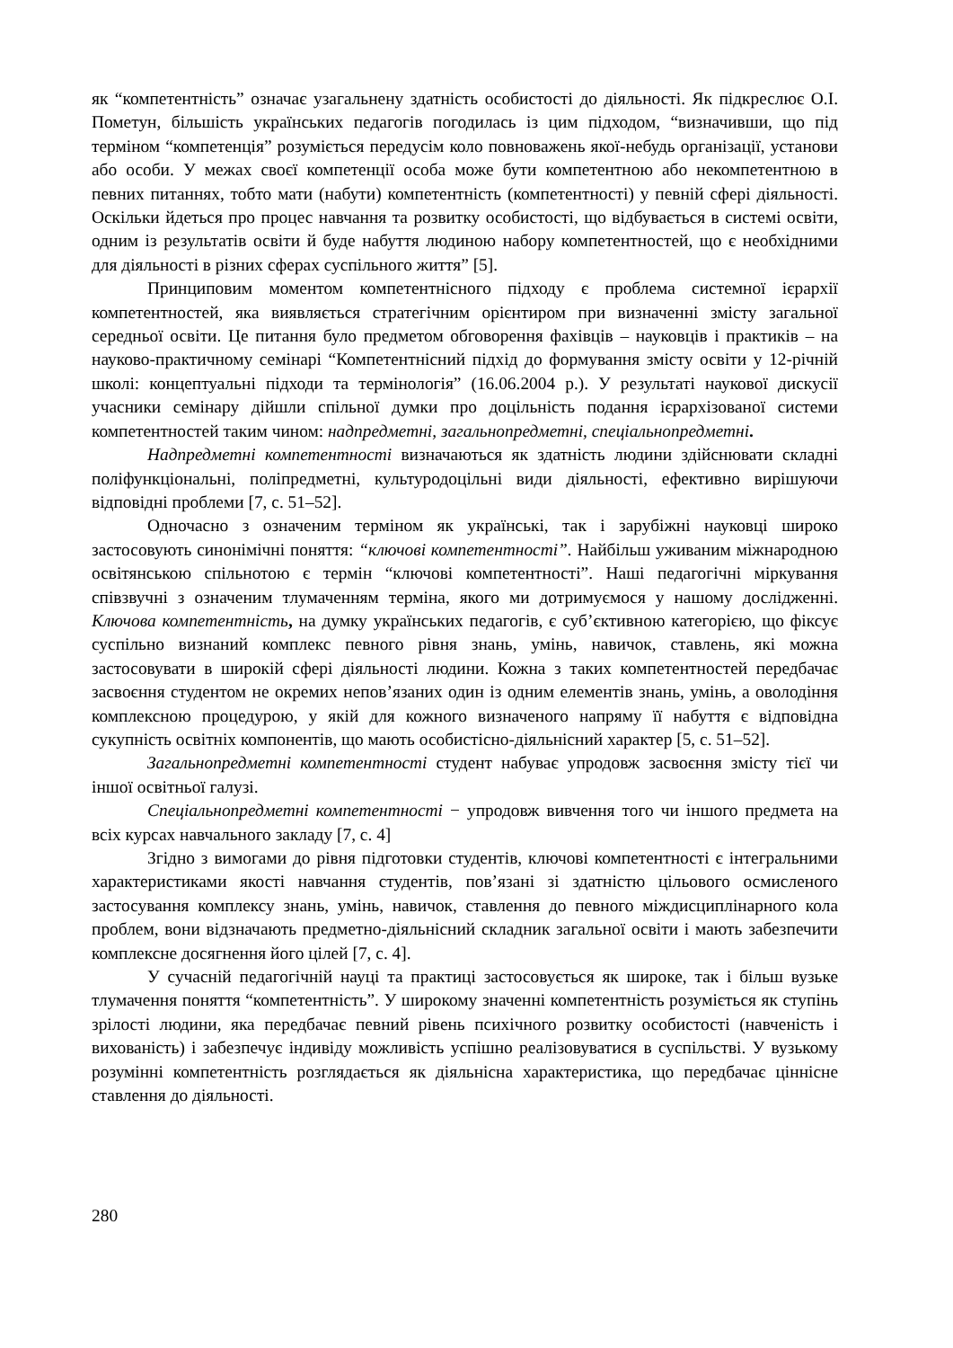як “компетентність” означає узагальнену здатність особистості до діяльності. Як підкреслює О.І. Пометун, більшість українських педагогів погодилась із цим підходом, “визначивши, що під терміном “компетенція” розуміється передусім коло повноважень якої-небудь організації, установи або особи. У межах своєї компетенції особа може бути компетентною або некомпетентною в певних питаннях, тобто мати (набути) компетентність (компетентності) у певній сфері діяльності. Оскільки йдеться про процес навчання та розвитку особистості, що відбувається в системі освіти, одним із результатів освіти й буде набуття людиною набору компетентностей, що є необхідними для діяльності в різних сферах суспільного життя” [5].
Принциповим моментом компетентнісного підходу є проблема системної ієрархії компетентностей, яка виявляється стратегічним орієнтиром при визначенні змісту загальної середньої освіти. Це питання було предметом обговорення фахівців – науковців і практиків – на науково-практичному семінарі “Компетентнісний підхід до формування змісту освіти у 12-річній школі: концептуальні підходи та термінологія” (16.06.2004 р.). У результаті наукової дискусії учасники семінару дійшли спільної думки про доцільність подання ієрархізованої системи компетентностей таким чином: надпредметні, загальнопредметні, спеціальнопредметні.
Надпредметні компетентності визначаються як здатність людини здійснювати складні поліфункціональні, поліпредметні, культуродоцільні види діяльності, ефективно вирішуючи відповідні проблеми [7, с. 51–52].
Одночасно з означеним терміном як українські, так і зарубіжні науковці широко застосовують синонімічні поняття: “ключові компетентності”. Найбільш уживаним міжнародною освітянською спільнотою є термін “ключові компетентності”. Наші педагогічні міркування співзвучні з означеним тлумаченням терміна, якого ми дотримуємося у нашому дослідженні. Ключова компетентність, на думку українських педагогів, є суб’єктивною категорією, що фіксує суспільно визнаний комплекс певного рівня знань, умінь, навичок, ставлень, які можна застосовувати в широкій сфері діяльності людини. Кожна з таких компетентностей передбачає засвоєння студентом не окремих непов’язаних один із одним елементів знань, умінь, а оволодіння комплексною процедурою, у якій для кожного визначеного напряму її набуття є відповідна сукупність освітніх компонентів, що мають особистісно-діяльнісний характер [5, с. 51–52].
Загальнопредметні компетентності студент набуває упродовж засвоєння змісту тієї чи іншої освітньої галузі.
Спеціальнопредметні компетентності − упродовж вивчення того чи іншого предмета на всіх курсах навчального закладу [7, с. 4]
Згідно з вимогами до рівня підготовки студентів, ключові компетентності є інтегральними характеристиками якості навчання студентів, пов’язані зі здатністю цільового осмисленого застосування комплексу знань, умінь, навичок, ставлення до певного міждисциплінарного кола проблем, вони відзначають предметно-діяльнісний складник загальної освіти і мають забезпечити комплексне досягнення його цілей [7, с. 4].
У сучасній педагогічній науці та практиці застосовується як широке, так і більш вузьке тлумачення поняття “компетентність”. У широкому значенні компетентність розуміється як ступінь зрілості людини, яка передбачає певний рівень психічного розвитку особистості (навченість і вихованість) і забезпечує індивіду можливість успішно реалізовуватися в суспільстві. У вузькому розумінні компетентність розглядається як діяльнісна характеристика, що передбачає ціннісне ставлення до діяльності.
280